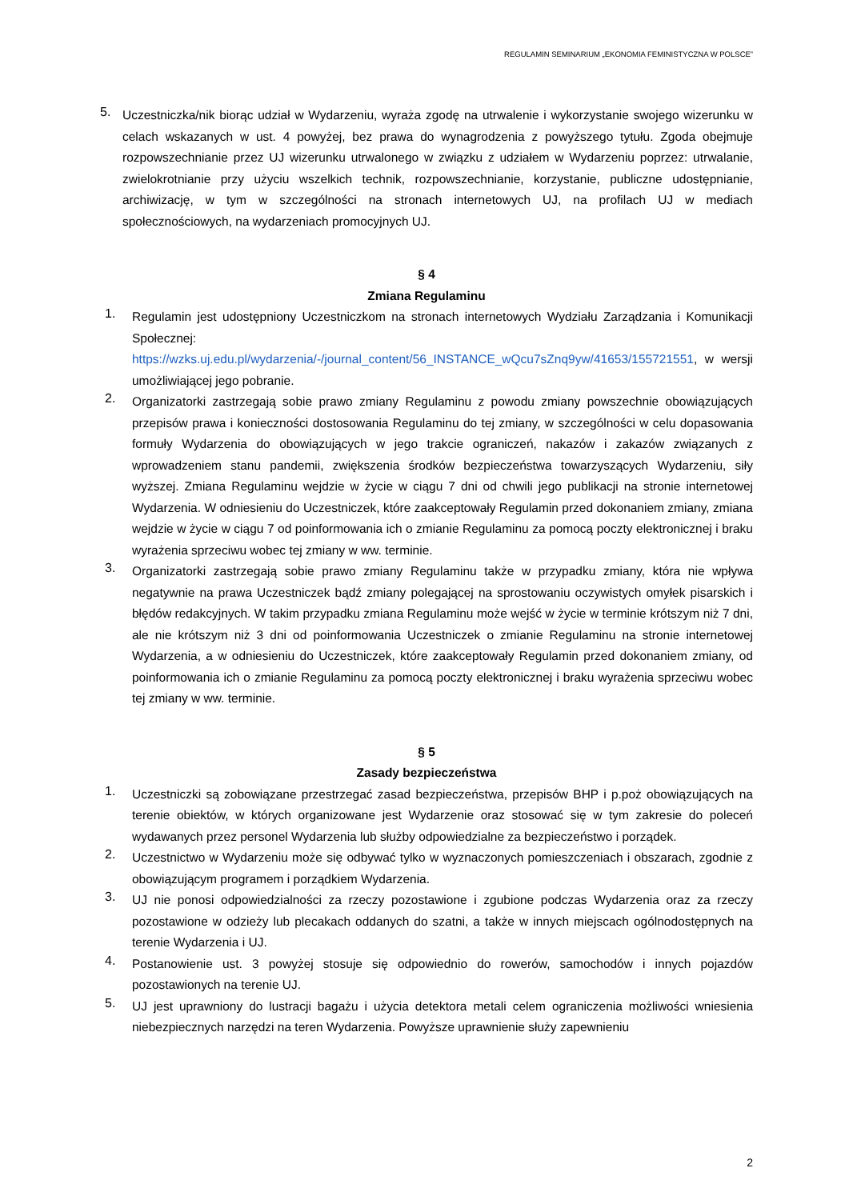REGULAMIN SEMINARIUM „EKONOMIA FEMINISTYCZNA W POLSCE”
5.
Uczestniczka/nik biorąc udział w Wydarzeniu, wyraża zgodę na utrwalenie i wykorzystanie swojego wizerunku w celach wskazanych w ust. 4 powyżej, bez prawa do wynagrodzenia z powyższego tytułu. Zgoda obejmuje rozpowszechnianie przez UJ wizerunku utrwalonego w związku z udziałem w Wydarzeniu poprzez: utrwalanie, zwielokrotnianie przy użyciu wszelkich technik, rozpowszechnianie, korzystanie, publiczne udostępnianie, archiwizację, w tym w szczególności na stronach internetowych UJ, na profilach UJ w mediach społecznościowych, na wydarzeniach promocyjnych UJ.
§ 4
Zmiana Regulaminu
1.
Regulamin jest udostępniony Uczestniczkom na stronach internetowych Wydziału Zarządzania i Komunikacji Społecznej: https://wzks.uj.edu.pl/wydarzenia/-/journal_content/56_INSTANCE_wQcu7sZnq9yw/41653/155721551, w wersji umożliwiającej jego pobranie.
2.
Organizatorki zastrzegają sobie prawo zmiany Regulaminu z powodu zmiany powszechnie obowiązujących przepisów prawa i konieczności dostosowania Regulaminu do tej zmiany, w szczególności w celu dopasowania formuły Wydarzenia do obowiązujących w jego trakcie ograniczeń, nakazów i zakazów związanych z wprowadzeniem stanu pandemii, zwiększenia środków bezpieczeństwa towarzyszących Wydarzeniu, siły wyższej. Zmiana Regulaminu wejdzie w życie w ciągu 7 dni od chwili jego publikacji na stronie internetowej Wydarzenia. W odniesieniu do Uczestniczek, które zaakceptowały Regulamin przed dokonaniem zmiany, zmiana wejdzie w życie w ciągu 7 od poinformowania ich o zmianie Regulaminu za pomocą poczty elektronicznej i braku wyrażenia sprzeciwu wobec tej zmiany w ww. terminie.
3.
Organizatorki zastrzegają sobie prawo zmiany Regulaminu także w przypadku zmiany, która nie wpływa negatywnie na prawa Uczestniczek bądź zmiany polegającej na sprostowaniu oczywistych omyłek pisarskich i błędów redakcyjnych. W takim przypadku zmiana Regulaminu może wejść w życie w terminie krótszym niż 7 dni, ale nie krótszym niż 3 dni od poinformowania Uczestniczek o zmianie Regulaminu na stronie internetowej Wydarzenia, a w odniesieniu do Uczestniczek, które zaakceptowały Regulamin przed dokonaniem zmiany, od poinformowania ich o zmianie Regulaminu za pomocą poczty elektronicznej i braku wyrażenia sprzeciwu wobec tej zmiany w ww. terminie.
§ 5
Zasady bezpieczeństwa
1.
Uczestniczki są zobowiązane przestrzegać zasad bezpieczeństwa, przepisów BHP i p.poż obowiązujących na terenie obiektów, w których organizowane jest Wydarzenie oraz stosować się w tym zakresie do poleceń wydawanych przez personel Wydarzenia lub służby odpowiedzialne za bezpieczeństwo i porządek.
2.
Uczestnictwo w Wydarzeniu może się odbywać tylko w wyznaczonych pomieszczeniach i obszarach, zgodnie z obowiązującym programem i porządkiem Wydarzenia.
3.
UJ nie ponosi odpowiedzialności za rzeczy pozostawione i zgubione podczas Wydarzenia oraz za rzeczy pozostawione w odzieży lub plecakach oddanych do szatni, a także w innych miejscach ogólnodostępnych na terenie Wydarzenia i UJ.
4.
Postanowienie ust. 3 powyżej stosuje się odpowiednio do rowerów, samochodów i innych pojazdów pozostawionych na terenie UJ.
5.
UJ jest uprawniony do lustracji bagażu i użycia detektora metali celem ograniczenia możliwości wniesienia niebezpiecznych narzędzi na teren Wydarzenia. Powyższe uprawnienie służy zapewnieniu
2